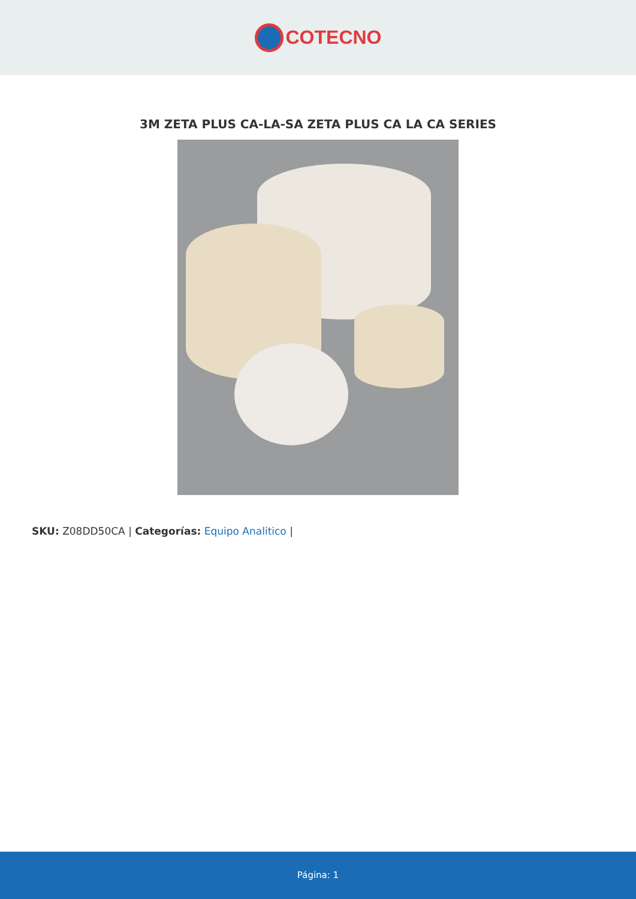COTECNO
3M ZETA PLUS CA-LA-SA ZETA PLUS CA LA CA SERIES
SKU: Z08DD50CA | Categorías: Equipo Analitico |
Página: 1